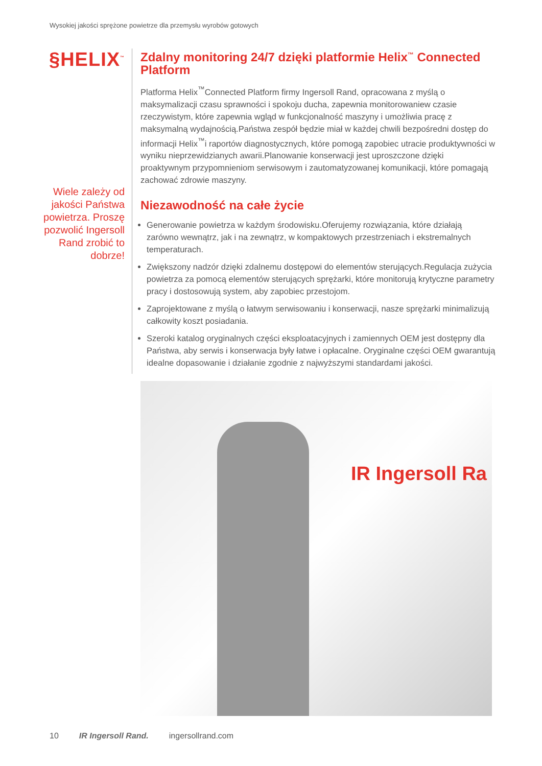Wysokiej jakości sprężone powietrze dla przemysłu wyrobów gotowych
§HELIX<sup>™</sup>
Wiele zależy od jakości Państwa powietrza. Proszę pozwolić Ingersoll Rand zrobić to dobrze!
Zdalny monitoring 24/7 dzięki platformie Helix<sup>™</sup> Connected Platform
Platforma Helix<sup>™</sup>Connected Platform firmy Ingersoll Rand, opracowana z myślą o maksymalizacji czasu sprawności i spokoju ducha, zapewnia monitorowaniew czasie rzeczywistym, które zapewnia wgląd w funkcjonalność maszyny i umożliwia pracę z maksymalną wydajnością.Państwa zespół będzie miał w każdej chwili bezpośredni dostęp do informacji Helix<sup>™</sup>i raportów diagnostycznych, które pomogą zapobiec utracie produktywności w wyniku nieprzewidzianych awarii.Planowanie konserwacji jest uproszczone dzięki proaktywnym przypomnieniom serwisowym i zautomatyzowanej komunikacji, które pomagają zachować zdrowie maszyny.
Niezawodność na całe życie
Generowanie powietrza w każdym środowisku.Oferujemy rozwiązania, które działają zarówno wewnątrz, jak i na zewnątrz, w kompaktowych przestrzeniach i ekstremalnych temperaturach.
Zwiększony nadzór dzięki zdalnemu dostępowi do elementów sterujących.Regulacja zużycia powietrza za pomocą elementów sterujących sprężarki, które monitorują krytyczne parametry pracy i dostosowują system, aby zapobiec przestojom.
Zaprojektowane z myślą o łatwym serwisowaniu i konserwacji, nasze sprężarki minimalizują całkowity koszt posiadania.
Szeroki katalog oryginalnych części eksploatacyjnych i zamiennych OEM jest dostępny dla Państwa, aby serwis i konserwacja były łatwe i opłacalne. Oryginalne części OEM gwarantują idealne dopasowanie i działanie zgodnie z najwyższymi standardami jakości.
IR Ingersoll Ra
10 IR Ingersoll Rand. ingersollrand.com